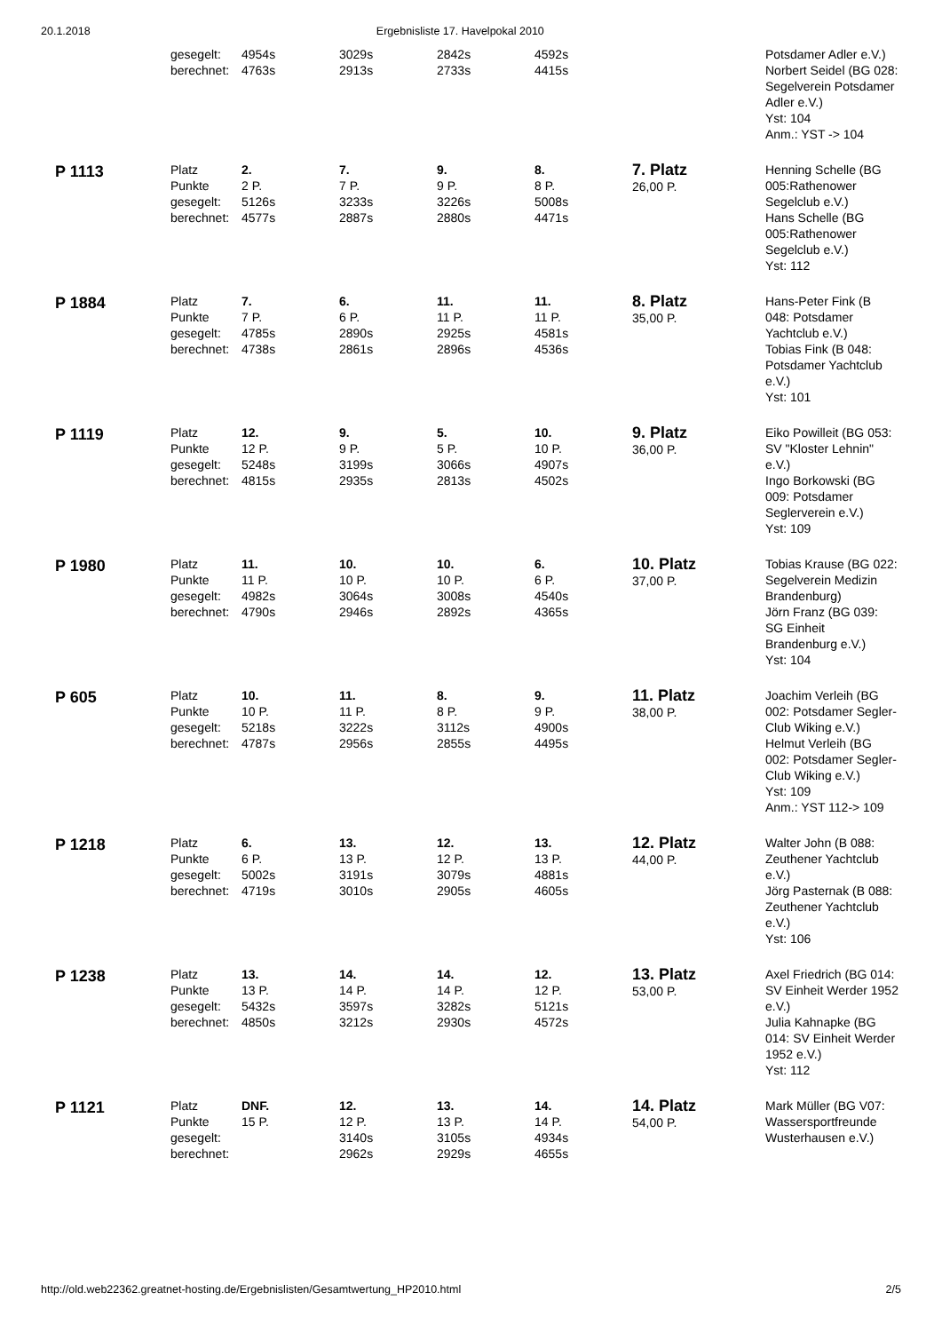20.1.2018 Ergebnisliste 17. Havelpokal 2010
| | gesegelt: berechnet: | 4954s 4763s | 3029s 2913s | 2842s 2733s | 4592s 4415s | | Potsdamer Adler e.V.) Norbert Seidel (BG 028: Segelverein Potsdamer Adler e.V.) Yst: 104 Anm.: YST -> 104 |
| P 1113 | Platz Punkte gesegelt: berechnet: | 2. 2 P. 5126s 4577s | 7. 7 P. 3233s 2887s | 9. 9 P. 3226s 2880s | 8. 8 P. 5008s 4471s | 7. Platz 26,00 P. | Henning Schelle (BG 005:Rathenower Segelclub e.V.) Hans Schelle (BG 005:Rathenower Segelclub e.V.) Yst: 112 |
| P 1884 | Platz Punkte gesegelt: berechnet: | 7. 7 P. 4785s 4738s | 6. 6 P. 2890s 2861s | 11. 11 P. 2925s 2896s | 11. 11 P. 4581s 4536s | 8. Platz 35,00 P. | Hans-Peter Fink (B 048: Potsdamer Yachtclub e.V.) Tobias Fink (B 048: Potsdamer Yachtclub e.V.) Yst: 101 |
| P 1119 | Platz Punkte gesegelt: berechnet: | 12. 12 P. 5248s 4815s | 9. 9 P. 3199s 2935s | 5. 5 P. 3066s 2813s | 10. 10 P. 4907s 4502s | 9. Platz 36,00 P. | Eiko Powilleit (BG 053: SV "Kloster Lehnin" e.V.) Ingo Borkowski (BG 009: Potsdamer Seglerverein e.V.) Yst: 109 |
| P 1980 | Platz Punkte gesegelt: berechnet: | 11. 11 P. 4982s 4790s | 10. 10 P. 3064s 2946s | 10. 10 P. 3008s 2892s | 6. 6 P. 4540s 4365s | 10. Platz 37,00 P. | Tobias Krause (BG 022: Segelverein Medizin Brandenburg) Jörn Franz (BG 039: SG Einheit Brandenburg e.V.) Yst: 104 |
| P 605 | Platz Punkte gesegelt: berechnet: | 10. 10 P. 5218s 4787s | 11. 11 P. 3222s 2956s | 8. 8 P. 3112s 2855s | 9. 9 P. 4900s 4495s | 11. Platz 38,00 P. | Joachim Verleih (BG 002: Potsdamer Segler-Club Wiking e.V.) Helmut Verleih (BG 002: Potsdamer Segler-Club Wiking e.V.) Yst: 109 Anm.: YST 112-> 109 |
| P 1218 | Platz Punkte gesegelt: berechnet: | 6. 6 P. 5002s 4719s | 13. 13 P. 3191s 3010s | 12. 12 P. 3079s 2905s | 13. 13 P. 4881s 4605s | 12. Platz 44,00 P. | Walter John (B 088: Zeuthener Yachtclub e.V.) Jörg Pasternak (B 088: Zeuthener Yachtclub e.V.) Yst: 106 |
| P 1238 | Platz Punkte gesegelt: berechnet: | 13. 13 P. 5432s 4850s | 14. 14 P. 3597s 3212s | 14. 14 P. 3282s 2930s | 12. 12 P. 5121s 4572s | 13. Platz 53,00 P. | Axel Friedrich (BG 014: SV Einheit Werder 1952 e.V.) Julia Kahnapke (BG 014: SV Einheit Werder 1952 e.V.) Yst: 112 |
| P 1121 | Platz Punkte gesegelt: berechnet: | DNF. 15 P. | 12. 12 P. 3140s 2962s | 13. 13 P. 3105s 2929s | 14. 14 P. 4934s 4655s | 14. Platz 54,00 P. | Mark Müller (BG V07: Wassersportfreunde Wusterhausen e.V.) |
http://old.web22362.greatnet-hosting.de/Ergebnislisten/Gesamtwertung_HP2010.html 2/5